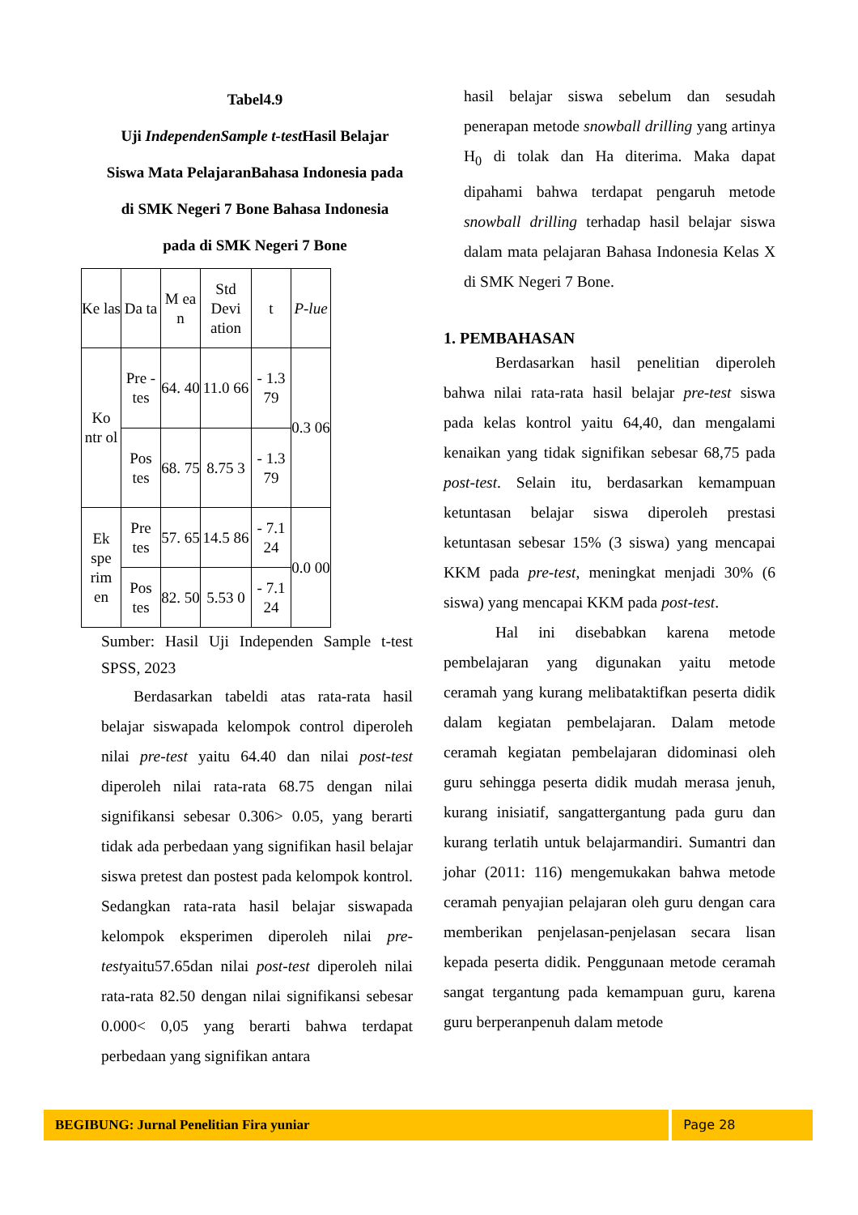Tabel4.9
Uji IndependenSample t-test Hasil Belajar
Siswa Mata PelajaranBahasa Indonesia pada
di SMK Negeri 7 Bone Bahasa Indonesia
pada di SMK Negeri 7 Bone
| Ke las | Da ta | M ea n | Std Devi ation | t | P-lue |
| Ko ntr ol | Pre -tes | 64. 40 | 11.0 66 | - 1.3 79 | 0.3 06 |
| | Pos tes | 68. 75 | 8.75 3 | - 1.3 79 | |
| Ek spe rim en | Pre tes | 57. 65 | 14.5 86 | - 7.1 24 | 0.0 00 |
| | Pos tes | 82. 50 | 5.53 0 | - 7.1 24 | |
Sumber: Hasil Uji Independen Sample t-test SPSS, 2023
Berdasarkan tabeldi atas rata-rata hasil belajar siswapada kelompok control diperoleh nilai pre-test yaitu 64.40 dan nilai post-test diperoleh nilai rata-rata 68.75 dengan nilai signifikansi sebesar 0.306> 0.05, yang berarti tidak ada perbedaan yang signifikan hasil belajar siswa pretest dan postest pada kelompok kontrol. Sedangkan rata-rata hasil belajar siswapada kelompok eksperimen diperoleh nilai pre-testyaitu57.65dan nilai post-test diperoleh nilai rata-rata 82.50 dengan nilai signifikansi sebesar 0.000< 0,05 yang berarti bahwa terdapat perbedaan yang signifikan antara
hasil belajar siswa sebelum dan sesudah penerapan metode snowball drilling yang artinya H<sub>0</sub> di tolak dan Ha diterima. Maka dapat dipahami bahwa terdapat pengaruh metode snowball drilling terhadap hasil belajar siswa dalam mata pelajaran Bahasa Indonesia Kelas X di SMK Negeri 7 Bone.
1. PEMBAHASAN
Berdasarkan hasil penelitian diperoleh bahwa nilai rata-rata hasil belajar pre-test siswa pada kelas kontrol yaitu 64,40, dan mengalami kenaikan yang tidak signifikan sebesar 68,75 pada post-test. Selain itu, berdasarkan kemampuan ketuntasan belajar siswa diperoleh prestasi ketuntasan sebesar 15% (3 siswa) yang mencapai KKM pada pre-test, meningkat menjadi 30% (6 siswa) yang mencapai KKM pada post-test.
Hal ini disebabkan karena metode pembelajaran yang digunakan yaitu metode ceramah yang kurang melibataktifkan peserta didik dalam kegiatan pembelajaran. Dalam metode ceramah kegiatan pembelajaran didominasi oleh guru sehingga peserta didik mudah merasa jenuh, kurang inisiatif, sangattergantung pada guru dan kurang terlatih untuk belajarmandiri. Sumantri dan johar (2011: 116) mengemukakan bahwa metode ceramah penyajian pelajaran oleh guru dengan cara memberikan penjelasan-penjelasan secara lisan kepada peserta didik. Penggunaan metode ceramah sangat tergantung pada kemampuan guru, karena guru berperanpenuh dalam metode
BEGIBUNG: Jurnal Penelitian Fira yuniar Page 28